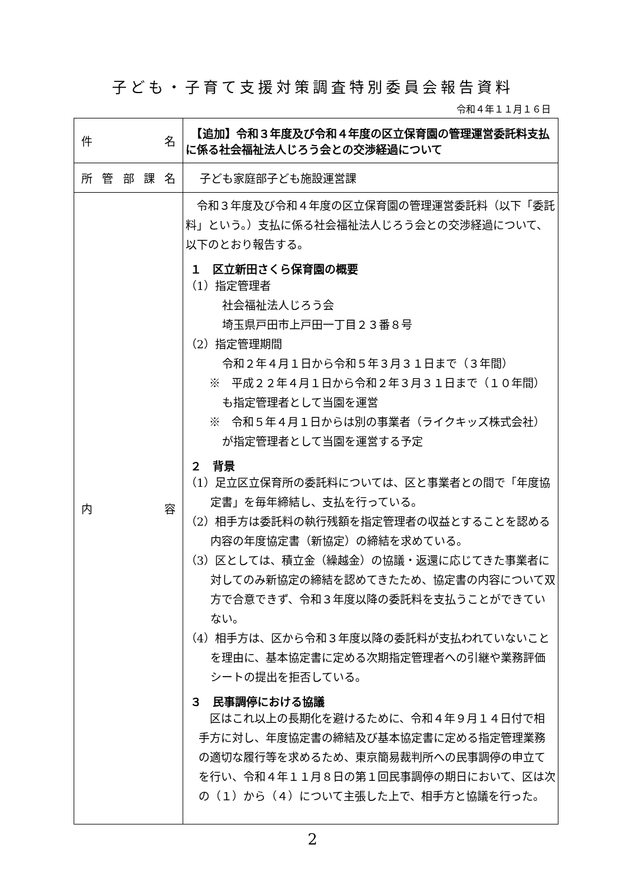子ども・子育て支援対策調査特別委員会報告資料
令和４年１１月１６日
| 件 名 | 【追加】令和３年度及び令和４年度の区立保育園の管理運営委託料支払に係る社会福祉法人じろう会との交渉経過について |
| 所 管 部 課 名 | 子ども家庭部子ども施設運営課 |
| 内 容 | 令和３年度及び令和４年度の区立保育園の管理運営委託料（以下「委託料」という。）支払に係る社会福祉法人じろう会との交渉経過について、以下のとおり報告する。 １ 区立新田さくら保育園の概要 （1）指定管理者 社会福祉法人じろう会 埼玉県戸田市上戸田一丁目２３番８号 （2）指定管理期間 令和２年４月１日から令和５年３月３１日まで（３年間） ※ 平成２２年４月１日から令和２年３月３１日まで（１０年間）も指定管理者として当園を運営 ※ 令和５年４月１日からは別の事業者（ライクキッズ株式会社）が指定管理者として当園を運営する予定 ２ 背景 （1）足立区立保育所の委託料については、区と事業者との間で「年度協定書」を毎年締結し、支払を行っている。 （2）相手方は委託料の執行残額を指定管理者の収益とすることを認める内容の年度協定書（新協定）の締結を求めている。 （3）区としては、積立金（繰越金）の協議・返還に応じてきた事業者に対してのみ新協定の締結を認めてきたため、協定書の内容について双方で合意できず、令和３年度以降の委託料を支払うことができていない。 （4）相手方は、区から令和３年度以降の委託料が支払われていないことを理由に、基本協定書に定める次期指定管理者への引継や業務評価シートの提出を拒否している。 ３ 民事調停における協議 区はこれ以上の長期化を避けるために、令和４年９月１４日付で相手方に対し、年度協定書の締結及び基本協定書に定める指定管理業務の適切な履行等を求めるため、東京簡易裁判所への民事調停の申立てを行い、令和４年１１月８日の第１回民事調停の期日において、区は次の（１）から（４）について主張した上で、相手方と協議を行った。 |
2